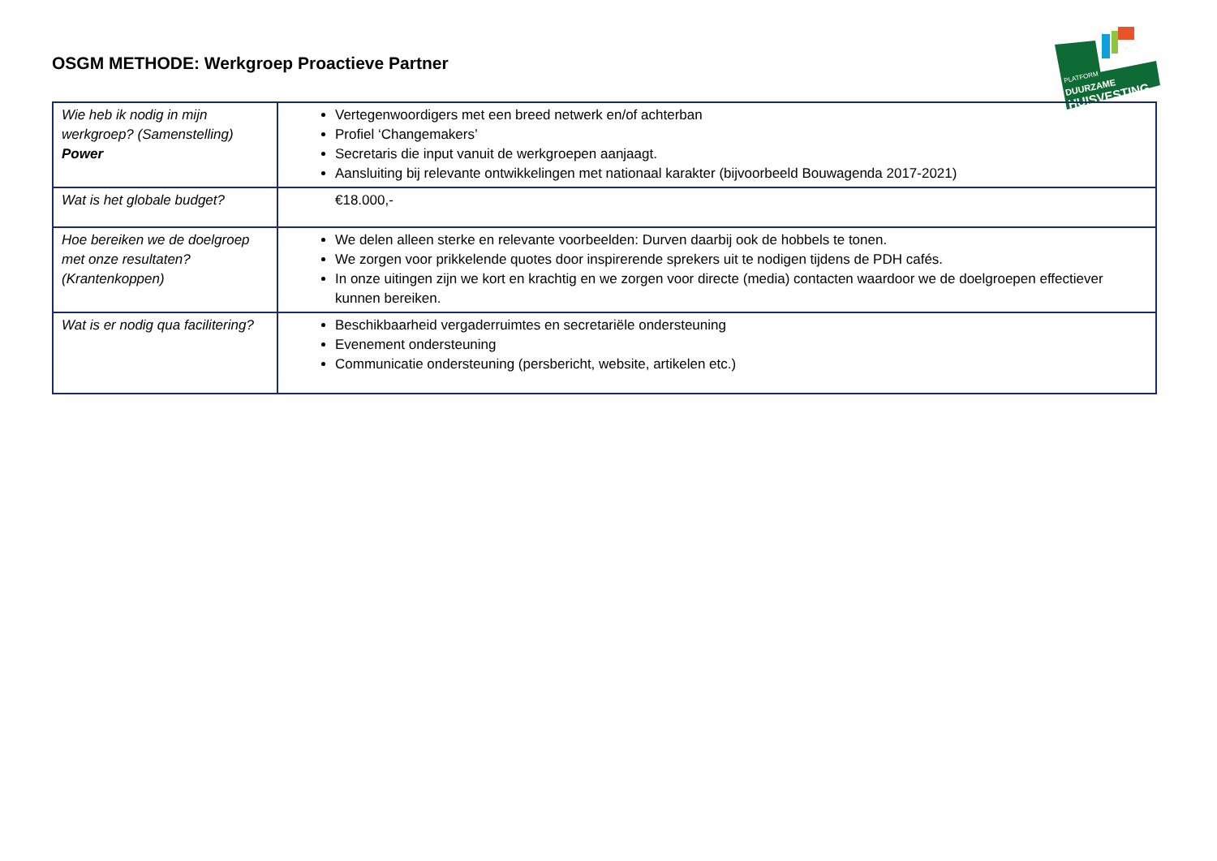OSGM METHODE: Werkgroep Proactieve Partner
PLATFORM
DUURZAME
HUISVESTING
| Wie heb ik nodig in mijn werkgroep? (Samenstelling) Power | Vertegenwoordigers met een breed netwerk en/of achterban Profiel ‘Changemakers’ Secretaris die input vanuit de werkgroepen aanjaagt. Aansluiting bij relevante ontwikkelingen met nationaal karakter (bijvoorbeeld Bouwagenda 2017-2021) |
| Wat is het globale budget? | €18.000,- |
| Hoe bereiken we de doelgroep met onze resultaten? (Krantenkoppen) | We delen alleen sterke en relevante voorbeelden: Durven daarbij ook de hobbels te tonen. We zorgen voor prikkelende quotes door inspirerende sprekers uit te nodigen tijdens de PDH cafés. In onze uitingen zijn we kort en krachtig en we zorgen voor directe (media) contacten waardoor we de doelgroepen effectiever kunnen bereiken. |
| Wat is er nodig qua facilitering? | Beschikbaarheid vergaderruimtes en secretariële ondersteuning Evenement ondersteuning Communicatie ondersteuning (persbericht, website, artikelen etc.) |